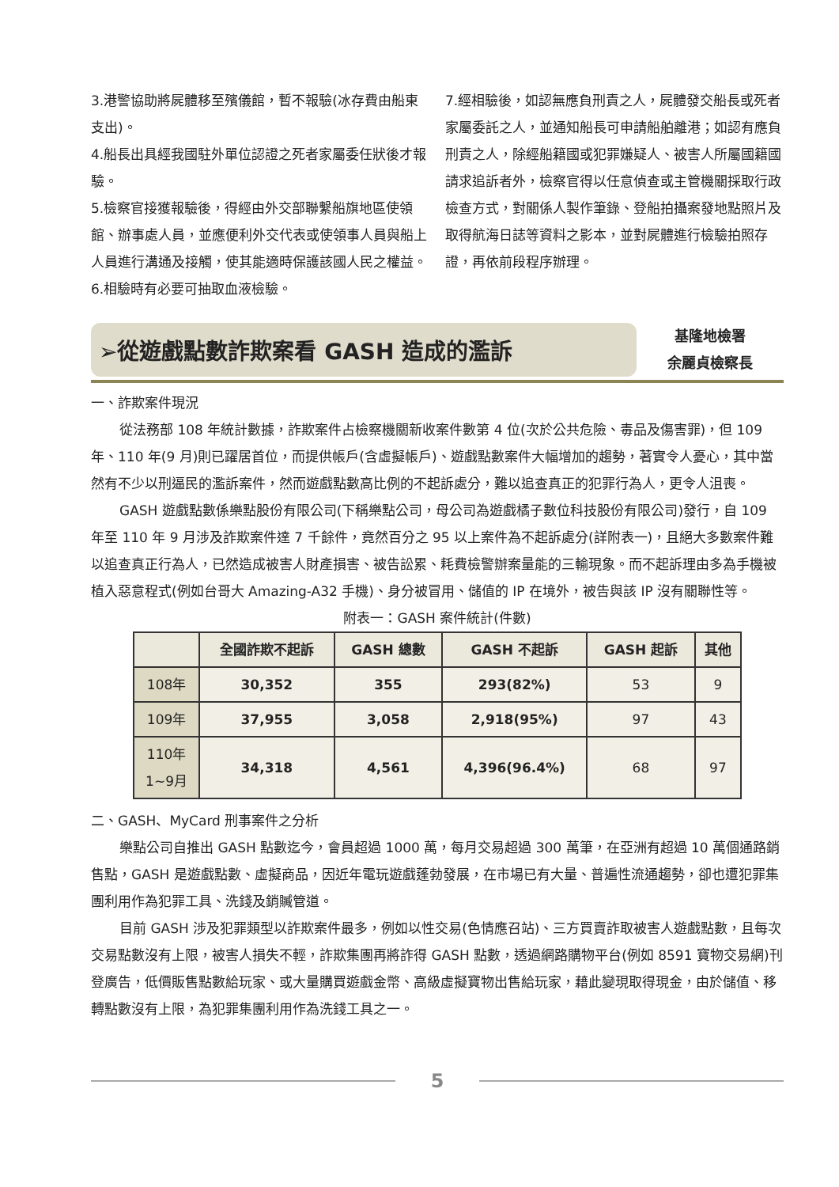3.港警協助將屍體移至殯儀館，暫不報驗(冰存費由船東支出)。
4.船長出具經我國駐外單位認證之死者家屬委任狀後才報驗。
5.檢察官接獲報驗後，得經由外交部聯繫船旗地區使領館、辦事處人員，並應便利外交代表或使領事人員與船上人員進行溝通及接觸，使其能適時保護該國人民之權益。
6.相驗時有必要可抽取血液檢驗。
7.經相驗後，如認無應負刑責之人，屍體發交船長或死者家屬委託之人，並通知船長可申請船舶離港；如認有應負刑責之人，除經船籍國或犯罪嫌疑人、被害人所屬國籍國請求追訴者外，檢察官得以任意偵查或主管機關採取行政檢查方式，對關係人製作筆錄、登船拍攝案發地點照片及取得航海日誌等資料之影本，並對屍體進行檢驗拍照存證，再依前段程序辦理。
➢從遊戲點數詐欺案看 GASH 造成的濫訴
基隆地檢署
余麗貞檢察長
一、詐欺案件現況
從法務部 108 年統計數據，詐欺案件占檢察機關新收案件數第 4 位(次於公共危險、毒品及傷害罪)，但 109 年、110 年(9 月)則已躍居首位，而提供帳戶(含虛擬帳戶)、遊戲點數案件大幅增加的趨勢，著實令人憂心，其中當然有不少以刑逼民的濫訴案件，然而遊戲點數高比例的不起訴處分，難以追查真正的犯罪行為人，更令人沮喪。
GASH 遊戲點數係樂點股份有限公司(下稱樂點公司，母公司為遊戲橘子數位科技股份有限公司)發行，自 109 年至 110 年 9 月涉及詐欺案件達 7 千餘件，竟然百分之 95 以上案件為不起訴處分(詳附表一)，且絕大多數案件難以追查真正行為人，已然造成被害人財產損害、被告訟累、耗費檢警辦案量能的三輸現象。而不起訴理由多為手機被植入惡意程式(例如台哥大 Amazing-A32 手機)、身分被冒用、儲值的 IP 在境外，被告與該 IP 沒有關聯性等。
附表一：GASH 案件統計(件數)
| | 全國詐欺不起訴 | GASH 總數 | GASH 不起訴 | GASH 起訴 | 其他 |
| --- | --- | --- | --- | --- | --- |
| 108年 | 30,352 | 355 | 293(82%) | 53 | 9 |
| 109年 | 37,955 | 3,058 | 2,918(95%) | 97 | 43 |
| 110年 1~9月 | 34,318 | 4,561 | 4,396(96.4%) | 68 | 97 |
二、GASH、MyCard 刑事案件之分析
樂點公司自推出 GASH 點數迄今，會員超過 1000 萬，每月交易超過 300 萬筆，在亞洲有超過 10 萬個通路銷售點，GASH 是遊戲點數、虛擬商品，因近年電玩遊戲蓬勃發展，在市場已有大量、普遍性流通趨勢，卻也遭犯罪集團利用作為犯罪工具、洗錢及銷贓管道。
目前 GASH 涉及犯罪類型以詐欺案件最多，例如以性交易(色情應召站)、三方買賣詐取被害人遊戲點數，且每次交易點數沒有上限，被害人損失不輕，詐欺集團再將詐得 GASH 點數，透過網路購物平台(例如 8591 寶物交易網)刊登廣告，低價販售點數給玩家、或大量購買遊戲金幣、高級虛擬寶物出售給玩家，藉此變現取得現金，由於儲值、移轉點數沒有上限，為犯罪集團利用作為洗錢工具之一。
5